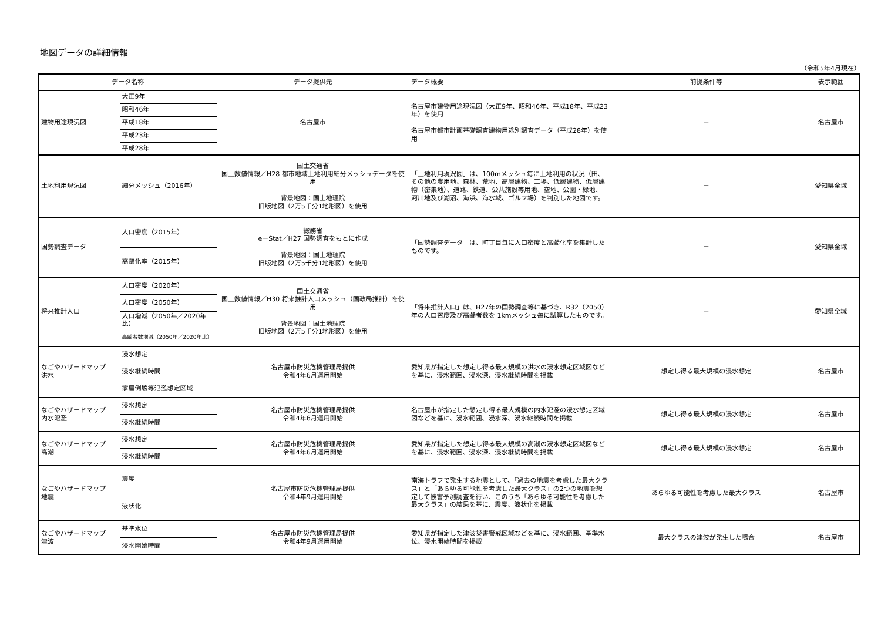地図データの詳細情報
（令和5年4月現在）
| データ名称 | | データ提供元 | データ概要 | 前提条件等 | 表示範囲 |
| --- | --- | --- | --- | --- | --- |
| 建物用途現況図 | 大正9年 | 名古屋市 | 名古屋市建物用途現況図（大正9年、昭和46年、平成18年、平成23年）を使用 名古屋市都市計画基礎調査建物用途別調査データ（平成28年）を使用 | － | 名古屋市 |
| | 昭和46年 | | | | |
| | 平成18年 | | | | |
| | 平成23年 | | | | |
| | 平成28年 | | | | |
| 土地利用現況図 | 細分メッシュ（2016年） | 国土交通省 国土数値情報／H28 都市地域土地利用細分メッシュデータを使用 背景地図：国土地理院 旧版地図（2万5千分1地形図）を使用 | 「土地利用現況図」は、100mメッシュ毎に土地利用の状況（田、その他の農用地、森林、荒地、高層建物、工場、低層建物、低層建物（密集地）、道路、鉄道、公共施設等用地、空地、公園・緑地、河川地及び湖沼、海浜、海水域、ゴルフ場）を判別した地図です。 | － | 愛知県全域 |
| 国勢調査データ | 人口密度（2015年） | 総務省 e－Stat／H27 国勢調査をもとに作成 背景地図：国土地理院 旧版地図（2万5千分1地形図）を使用 | 「国勢調査データ」は、町丁目毎に人口密度と高齢化率を集計したものです。 | － | 愛知県全域 |
| | 高齢化率（2015年） | | | | |
| 将来推計人口 | 人口密度（2020年） | 国土交通省 国土数値情報／H30 将来推計人口メッシュ（国政局推計）を使用 背景地図：国土地理院 旧版地図（2万5千分1地形図）を使用 | 「将来推計人口」は、H27年の国勢調査等に基づき、R32（2050）年の人口密度及び高齢者数を 1kmメッシュ毎に試算したものです。 | － | 愛知県全域 |
| | 人口密度（2050年） | | | | |
| | 人口増減（2050年／2020年比） | | | | |
| | 高齢者数増減（2050年／2020年比） | | | | |
| なごやハザードマップ 洪水 | 浸水想定 | 名古屋市防災危機管理局提供 令和4年6月運用開始 | 愛知県が指定した想定し得る最大規模の洪水の浸水想定区域図などを基に、浸水範囲、浸水深、浸水継続時間を掲載 | 想定し得る最大規模の浸水想定 | 名古屋市 |
| | 浸水継続時間 | | | | |
| | 家屋倒壊等氾濫想定区域 | | | | |
| なごやハザードマップ 内水氾濫 | 浸水想定 | 名古屋市防災危機管理局提供 令和4年6月運用開始 | 名古屋市が指定した想定し得る最大規模の内水氾濫の浸水想定区域図などを基に、浸水範囲、浸水深、浸水継続時間を掲載 | 想定し得る最大規模の浸水想定 | 名古屋市 |
| | 浸水継続時間 | | | | |
| なごやハザードマップ 高潮 | 浸水想定 | 名古屋市防災危機管理局提供 令和4年6月運用開始 | 愛知県が指定した想定し得る最大規模の高潮の浸水想定区域図などを基に、浸水範囲、浸水深、浸水継続時間を掲載 | 想定し得る最大規模の浸水想定 | 名古屋市 |
| | 浸水継続時間 | | | | |
| なごやハザードマップ 地震 | 震度 | 名古屋市防災危機管理局提供 令和4年9月運用開始 | 南海トラフで発生する地震として、「過去の地震を考慮した最大クラス」と「あらゆる可能性を考慮した最大クラス」の2つの地震を想定して被害予測調査を行い、このうち「あらゆる可能性を考慮した最大クラス」の結果を基に、震度、液状化を掲載 | あらゆる可能性を考慮した最大クラス | 名古屋市 |
| | 液状化 | | | | |
| なごやハザードマップ 津波 | 基準水位 | 名古屋市防災危機管理局提供 令和4年9月運用開始 | 愛知県が指定した津波災害警戒区域などを基に、浸水範囲、基準水位、浸水開始時間を掲載 | 最大クラスの津波が発生した場合 | 名古屋市 |
| | 浸水開始時間 | | | | |